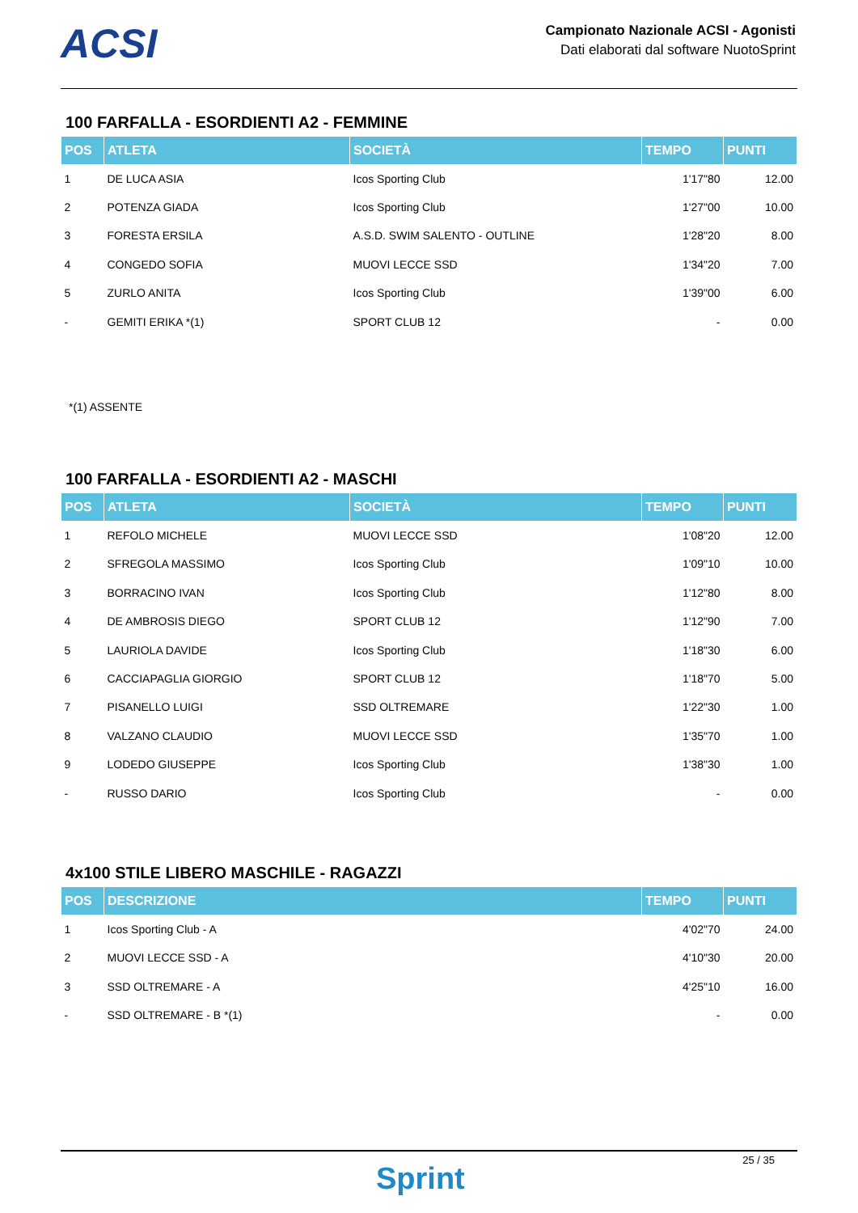ACSI
Campionato Nazionale ACSI - Agonisti
Dati elaborati dal software NuotoSprint
100 FARFALLA - ESORDIENTI A2 - FEMMINE
| POS | ATLETA | SOCIETÀ | TEMPO | PUNTI |
| --- | --- | --- | --- | --- |
| 1 | DE LUCA ASIA | Icos Sporting Club | 1'17"80 | 12.00 |
| 2 | POTENZA GIADA | Icos Sporting Club | 1'27"00 | 10.00 |
| 3 | FORESTA ERSILA | A.S.D. SWIM SALENTO - OUTLINE | 1'28"20 | 8.00 |
| 4 | CONGEDO SOFIA | MUOVI LECCE SSD | 1'34"20 | 7.00 |
| 5 | ZURLO ANITA | Icos Sporting Club | 1'39"00 | 6.00 |
| - | GEMITI ERIKA *(1) | SPORT CLUB 12 | - | 0.00 |
*(1) ASSENTE
100 FARFALLA - ESORDIENTI A2 - MASCHI
| POS | ATLETA | SOCIETÀ | TEMPO | PUNTI |
| --- | --- | --- | --- | --- |
| 1 | REFOLO MICHELE | MUOVI LECCE SSD | 1'08"20 | 12.00 |
| 2 | SFREGOLA MASSIMO | Icos Sporting Club | 1'09"10 | 10.00 |
| 3 | BORRACINO IVAN | Icos Sporting Club | 1'12"80 | 8.00 |
| 4 | DE AMBROSIS DIEGO | SPORT CLUB 12 | 1'12"90 | 7.00 |
| 5 | LAURIOLA DAVIDE | Icos Sporting Club | 1'18"30 | 6.00 |
| 6 | CACCIAPAGLIA GIORGIO | SPORT CLUB 12 | 1'18"70 | 5.00 |
| 7 | PISANELLO LUIGI | SSD OLTREMARE | 1'22"30 | 1.00 |
| 8 | VALZANO CLAUDIO | MUOVI LECCE SSD | 1'35"70 | 1.00 |
| 9 | LODEDO GIUSEPPE | Icos Sporting Club | 1'38"30 | 1.00 |
| - | RUSSO DARIO | Icos Sporting Club | - | 0.00 |
4x100 STILE LIBERO MASCHILE - RAGAZZI
| POS | DESCRIZIONE | TEMPO | PUNTI |
| --- | --- | --- | --- |
| 1 | Icos Sporting Club - A | 4'02"70 | 24.00 |
| 2 | MUOVI LECCE SSD - A | 4'10"30 | 20.00 |
| 3 | SSD OLTREMARE - A | 4'25"10 | 16.00 |
| - | SSD OLTREMARE - B *(1) | - | 0.00 |
Sprint
25 / 35